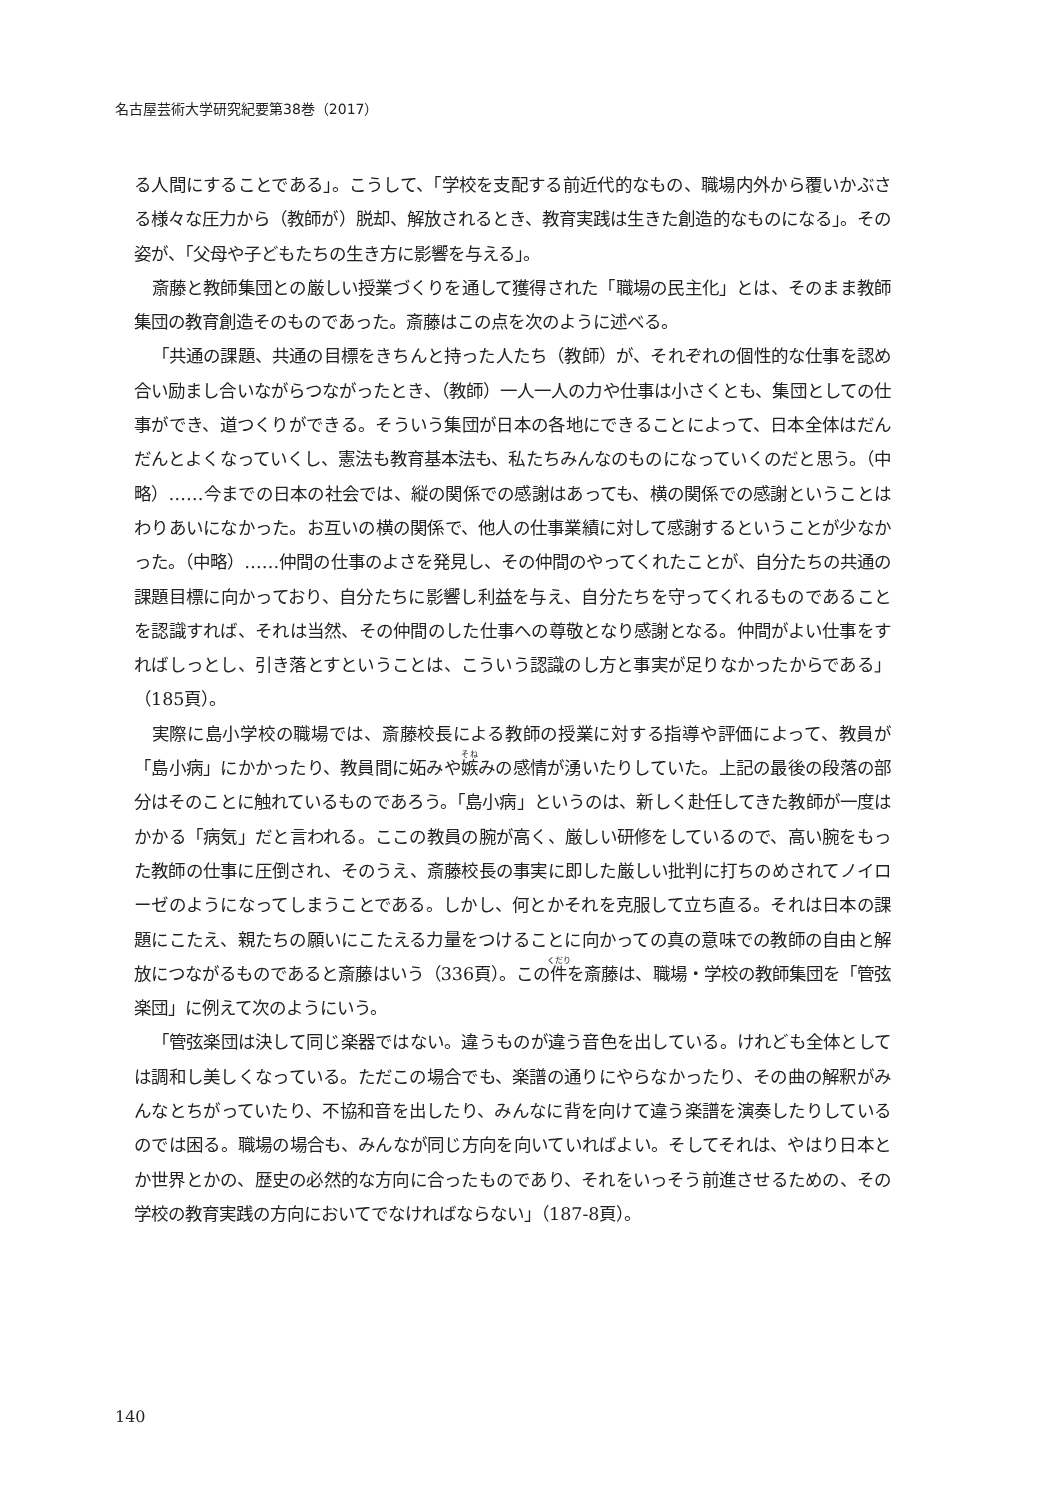名古屋芸術大学研究紀要第38巻（2017）
る人間にすることである」。こうして、「学校を支配する前近代的なもの、職場内外から覆いかぶさる様々な圧力から（教師が）脱却、解放されるとき、教育実践は生きた創造的なものになる」。その姿が、「父母や子どもたちの生き方に影響を与える」。
斎藤と教師集団との厳しい授業づくりを通して獲得された「職場の民主化」とは、そのまま教師集団の教育創造そのものであった。斎藤はこの点を次のように述べる。
「共通の課題、共通の目標をきちんと持った人たち（教師）が、それぞれの個性的な仕事を認め合い励まし合いながらつながったとき、（教師）一人一人の力や仕事は小さくとも、集団としての仕事ができ、道つくりができる。そういう集団が日本の各地にできることによって、日本全体はだんだんとよくなっていくし、憲法も教育基本法も、私たちみんなのものになっていくのだと思う。（中略）……今までの日本の社会では、縦の関係での感謝はあっても、横の関係での感謝ということはわりあいになかった。お互いの横の関係で、他人の仕事業績に対して感謝するということが少なかった。（中略）……仲間の仕事のよさを発見し、その仲間のやってくれたことが、自分たちの共通の課題目標に向かっており、自分たちに影響し利益を与え、自分たちを守ってくれるものであることを認識すれば、それは当然、その仲間のした仕事への尊敬となり感謝となる。仲間がよい仕事をすればしっとし、引き落とすということは、こういう認識のし方と事実が足りなかったからである」（185頁）。
実際に島小学校の職場では、斎藤校長による教師の授業に対する指導や評価によって、教員が「島小病」にかかったり、教員間に妬みや嫉みの感情が湧いたりしていた。上記の最後の段落の部分はそのことに触れているものであろう。「島小病」というのは、新しく赴任してきた教師が一度はかかる「病気」だと言われる。ここの教員の腕が高く、厳しい研修をしているので、高い腕をもった教師の仕事に圧倒され、そのうえ、斎藤校長の事実に即した厳しい批判に打ちのめされてノイローゼのようになってしまうことである。しかし、何とかそれを克服して立ち直る。それは日本の課題にこたえ、親たちの願いにこたえる力量をつけることに向かっての真の意味での教師の自由と解放につながるものであると斎藤はいう（336頁）。この件を斎藤は、職場・学校の教師集団を「管弦楽団」に例えて次のようにいう。
「管弦楽団は決して同じ楽器ではない。違うものが違う音色を出している。けれども全体としては調和し美しくなっている。ただこの場合でも、楽譜の通りにやらなかったり、その曲の解釈がみんなとちがっていたり、不協和音を出したり、みんなに背を向けて違う楽譜を演奏したりしているのでは困る。職場の場合も、みんなが同じ方向を向いていればよい。そしてそれは、やはり日本とか世界とかの、歴史の必然的な方向に合ったものであり、それをいっそう前進させるための、その学校の教育実践の方向においてでなければならない」（187-8頁）。
140